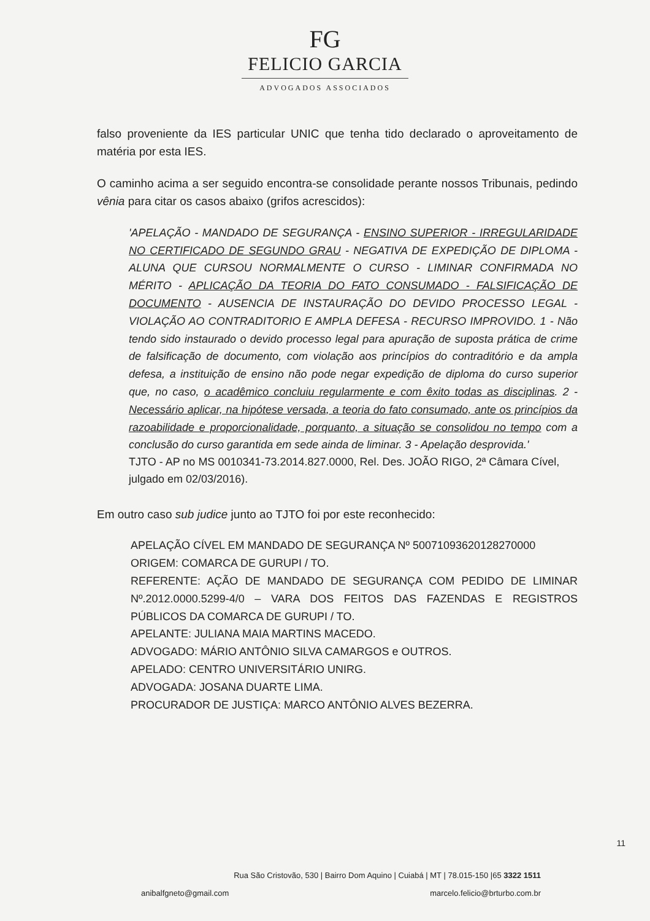FG
FELICIO GARCIA
ADVOGADOS ASSOCIADOS
falso proveniente da IES particular UNIC que tenha tido declarado o aproveitamento de matéria por esta IES.
O caminho acima a ser seguido encontra-se consolidade perante nossos Tribunais, pedindo vênia para citar os casos abaixo (grifos acrescidos):
'APELAÇÃO - MANDADO DE SEGURANÇA - ENSINO SUPERIOR - IRREGULARIDADE NO CERTIFICADO DE SEGUNDO GRAU - NEGATIVA DE EXPEDIÇÃO DE DIPLOMA - ALUNA QUE CURSOU NORMALMENTE O CURSO - LIMINAR CONFIRMADA NO MÉRITO - APLICAÇÃO DA TEORIA DO FATO CONSUMADO - FALSIFICAÇÃO DE DOCUMENTO - AUSENCIA DE INSTAURAÇÃO DO DEVIDO PROCESSO LEGAL - VIOLAÇÃO AO CONTRADITORIO E AMPLA DEFESA - RECURSO IMPROVIDO. 1 - Não tendo sido instaurado o devido processo legal para apuração de suposta prática de crime de falsificação de documento, com violação aos princípios do contraditório e da ampla defesa, a instituição de ensino não pode negar expedição de diploma do curso superior que, no caso, o acadêmico concluiu regularmente e com êxito todas as disciplinas. 2 - Necessário aplicar, na hipótese versada, a teoria do fato consumado, ante os princípios da razoabilidade e proporcionalidade, porquanto, a situação se consolidou no tempo com a conclusão do curso garantida em sede ainda de liminar. 3 - Apelação desprovida.'
TJTO - AP no MS 0010341-73.2014.827.0000, Rel. Des. JOÃO RIGO, 2ª Câmara Cível, julgado em 02/03/2016).
Em outro caso sub judice junto ao TJTO foi por este reconhecido:
APELAÇÃO CÍVEL EM MANDADO DE SEGURANÇA Nº 50071093620128270000
ORIGEM: COMARCA DE GURUPI / TO.
REFERENTE: AÇÃO DE MANDADO DE SEGURANÇA COM PEDIDO DE LIMINAR Nº.2012.0000.5299-4/0 – VARA DOS FEITOS DAS FAZENDAS E REGISTROS PÚBLICOS DA COMARCA DE GURUPI / TO.
APELANTE: JULIANA MAIA MARTINS MACEDO.
ADVOGADO: MÁRIO ANTÔNIO SILVA CAMARGOS e OUTROS.
APELADO: CENTRO UNIVERSITÁRIO UNIRG.
ADVOGADA: JOSANA DUARTE LIMA.
PROCURADOR DE JUSTIÇA: MARCO ANTÔNIO ALVES BEZERRA.
11
Rua São Cristovão, 530 | Bairro Dom Aquino | Cuiabá | MT | 78.015-150 |65 3322 1511
anibalfgneto@gmail.com marcelo.felicio@brturbo.com.br